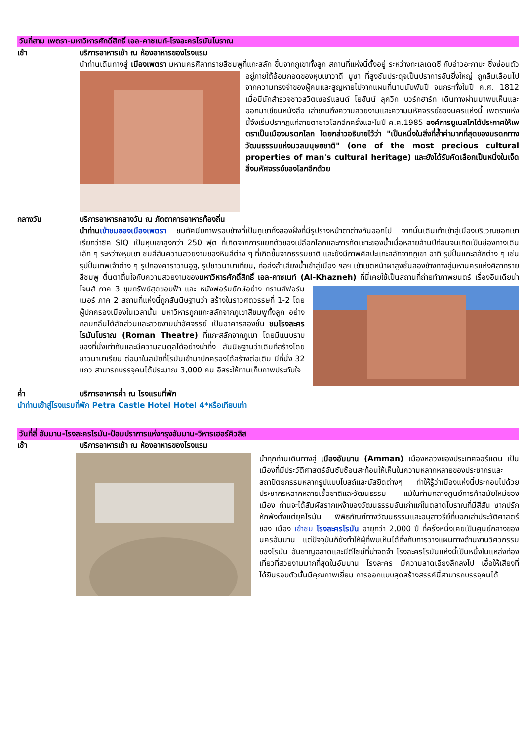วันที่สาม เพตรา-มหาวิหารศักดิ์สิทธิ์ เอล-คาซเนท์-โรงละครโรมันโบราณ
เช้า บริการอาหารเช้า ณ ห้องอาหารของโรงแรม
นำท่านเดินทางสู่ เมืองเพตรา มหานครศิลาทรายสีชมพูที่แกะสลัก ขึ้นจากภูเขาทั้งลูก สถานที่แห่งนี้ตั้งอยู่ ระหว่างทะเลเดดซี กับอ่าวอะกาบะ ซึ่งซ่อนตัวอยู่ภายใต้อ้อมกอดของหุบเขาวาดี มูซา ที่สูงชันประดุจเป็นปราการอันยิ่งใหญ่ ถูกลืมเลือนไปจากความทรงจำของผู้คนและสูญหายไปจากแผนที่นานนับพันปี จนกระทั่งในปี ค.ศ. 1812 เมื่อมีนักสำรวจชาวสวิตเซอร์แลนด์ โยฮันน์ ลุควิก บวร์กฮาร์ท เดินทางผ่านมาพบเห็นและออกมาเขียนหนังสือ เล่าขานถึงความสวยงามและความมหัศจรรย์ของนครแห่งนี้ เพตราแห่งนี้จึงเริ่มปรากฏแก่สายตาชาวโลกอีกครั้งและในปี ค.ศ.1985 องค์การยูเนสโกได้ประกาศให้เพตราเป็นเมืองมรดกโลก โดยกล่าวอธิบายไว้ว่า "เป็นหนึ่งในสิ่งที่ล้ำค่ามากที่สุดของมรดกทางวัฒนธรรมแห่งมวลมนุษยชาติ" (one of the most precious cultural properties of man's cultural heritage) และยังได้รับคัดเลือกเป็นหนึ่งในเจ็ดสิ่งมหัศจรรย์ของโลกอีกด้วย
กลางวัน บริการอาหารกลางวัน ณ ภัตตาคารอาหารท้องถิ่น
นำท่านเข้าชมของเมืองเพตรา ชมทัศนียภาพรอบข้างที่เป็นภูเขาทั้งสองฝั่งที่มีรูปร่างหน้าตาต่างกันออกไป จากนั้นเดินเท้าเข้าสู่เมืองบริเวณซอกเขาเรียกว่าซิค SIQ เป็นหุบเขาสูงกว่า 250 ฟุต ที่เกิดจากการแยกตัวของเปลือกโลกและการกัดเซาะของน้ำเมื่อหลายล้านปีก่อนจนเกิดเป็นช่องทางเดินเล็ก ๆ ระหว่างหุบเขา ชมสีสันความสวยงามของหินสีต่าง ๆ ที่เกิดขึ้นจากธรรมชาติ และยังมีภาพศิลปะแกะสลักจากภูเขา อาทิ รูปปั้นแกะสลักต่าง ๆ เช่น รูปปั้นเทพเจ้าต่าง ๆ รูปกองคาราวานอูฐ, รูปชาวนาบาเทียน, ท่อส่งลำเลียงน้ำเข้าสู่เมือง ฯลฯ เข้าเขตหน้าผาสูงชั้นสองข้างทางสู่มหานครแห่งศิลาทรายสีชมพู ตื่นตาตื่นใจกับความสวยงามของมหาวิหารศักดิ์สิทธิ์ เอล-คาซเนท์ (Al-Khazneh) ที่นี่เคยใช้เป็นสถานที่ถ่ายทำภาพยนตร์ เรื่องอินเดียน่า โจนส์ ภาค 3 ขุมทรัพย์สุดขอบฟ้า และ หนังฟอร์มยักษ์อย่าง ทรานส์ฟอร์มเมอร์ ภาค 2 สถานที่แห่งนี้ถูกสันนิษฐานว่า สร้างในราวศตวรรษที่ 1-2 โดยผู้ปกครองเมืองในเวลานั้น มหาวิหารถูกแกะสลักจากภูเขาสีชมพูทั้งลูก อย่างกลมกลืนได้สัดส่วนและสวยงามน่าอัศจรรย์ เป็นอาคารสองชั้น ชมโรงละครโรมันโบราณ (Roman Theatre) ที่แกะสลักจากภูเขา โดยมีแนบราบของที่นั่งเท่ากันและมีความสมดุลได้อย่างน่าทึ่ง สันนิษฐานว่าเดิมทีสร้างโดยชาวนาบาเรียน ต่อมาในสมัยที่โรมันเข้ามาปกครองได้สร้างต่อเติม มีที่นั่ง 32 แถว สามารถบรรจุคนได้ประมาณ 3,000 คน อิสระให้ท่านเก็บภาพประทับใจ
ค่ำ บริการอาหารค่ำ ณ โรงแรมที่พัก
นำท่านเข้าสู่โรงแรมที่พัก Petra Castle Hotel Hotel 4*หรือเทียบเท่า
วันที่สี่ อัมมาน-โรงละครโรมัน-ป้อมปราการแห่งกรุงอัมมาน-วิหารเฮอร์คิวลิส
เช้า บริการอาหารเช้า ณ ห้องอาหารของโรงแรม
นำทุกท่านเดินทางสู่ เมืองอัมมาน (Amman) เมืองหลวงของประเทศจอร์แดน เป็นเมืองที่มีประวัติศาสตร์อันซับซ้อนสะท้อนให้เห็นในความหลากหลายของประชากรและสถาปัตยกรรมหลากรูปแบบโบสถ์และมัสยิดต่างๆ ทำให้รู้ว่าเมืองแห่งนี้ประกอบไปด้วยประชากรหลากหลายเชื้อชาติและวัฒนธรรม แม้ในท่ามกลางศูนย์การค้าสมัยใหม่ของเมือง ท่านจะได้สัมผัสรากเหง้าของวัฒนธรรมอันเก่าแก่ในตลาดโบราณที่มีสีสัน ซากปรักหักพังตั้งแต่ยุคโรมัน พิพิธภัณฑ์ทางวัฒนธรรมและอนุสาวรีย์ที่บอกเล่าประวัติศาสตร์ของ เมือง เข้าชม โรงละครโรมัน อายุกว่า 2,000 ปี ที่ครั้งหนึ่งเคยเป็นศูนย์กลางของนครอัมมาน แต่ปัจจุบันก็ยังทำให้ผู้ที่พบเห็นได้ทึ่งกับการวางแผนทางด้านงานวิศวกรรมของโรมัน อันชาญฉลาดและมีดีไซน์ที่น่าจดจำ โรงละครโรมันแห่งนี้เป็นหนึ่งในแหล่งท่องเที่ยวที่สวยงามมากที่สุดในอัมมาน โรงละคร มีความลาดเอียงลึกลงไป เอื้อให้เสียงที่ได้ยินรอบตัวนั้นมีคุณภาพเยี่ยม การออกแบบสุดสร้างสรรค์นี้สามารถบรรจุคนได้